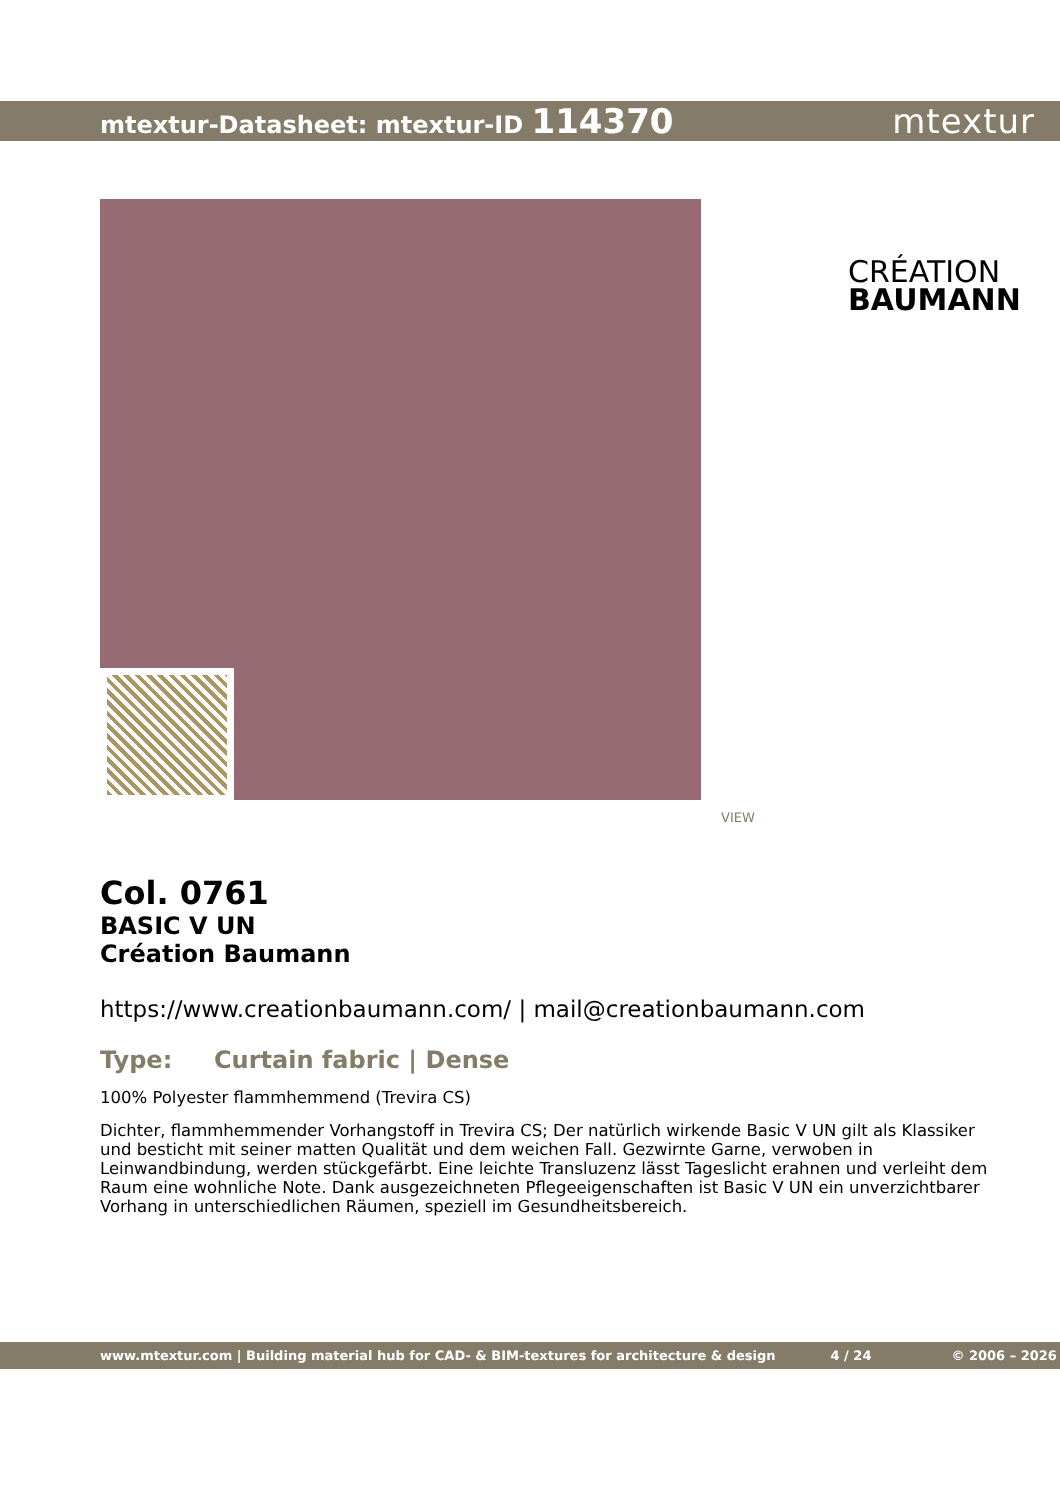mtextur-Datasheet: mtextur-ID 114370 mtextur
CRÉATION
BAUMANN
VIEW
Col. 0761
BASIC V UN
Création Baumann
https://www.creationbaumann.com/ | mail@creationbaumann.com
Type: Curtain fabric | Dense
100% Polyester flammhemmend (Trevira CS)
Dichter, flammhemmender Vorhangstoff in Trevira CS; Der natürlich wirkende Basic V UN gilt als Klassiker und besticht mit seiner matten Qualität und dem weichen Fall. Gezwirnte Garne, verwoben in Leinwandbindung, werden stückgefärbt. Eine leichte Transluzenz lässt Tageslicht erahnen und verleiht dem Raum eine wohnliche Note. Dank ausgezeichneten Pflegeeigenschaften ist Basic V UN ein unverzichtbarer Vorhang in unterschiedlichen Räumen, speziell im Gesundheitsbereich.
www.mtextur.com | Building material hub for CAD- & BIM-textures for architecture & design 4 / 24 © 2006 – 2026